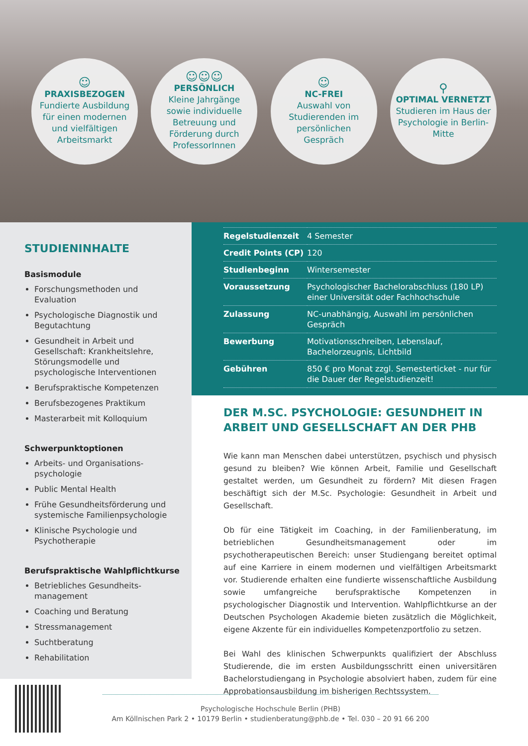☺
PRAXISBEZOGEN
Fundierte Ausbildung für einen modernen und vielfältigen Arbeitsmarkt
☺☺☺
PERSÖNLICH
Kleine Jahrgänge sowie individuelle Betreuung und Förderung durch ProfessorInnen
☺
NC-FREI
Auswahl von Studierenden im persönlichen Gespräch
⚲
OPTIMAL VERNETZT
Studieren im Haus der Psychologie in Berlin-Mitte
STUDIENINHALTE
Basismodule
Forschungsmethoden und Evaluation
Psychologische Diagnostik und Begutachtung
Gesundheit in Arbeit und Gesellschaft: Krankheitslehre, Störungsmodelle und psychologische Interventionen
Berufspraktische Kompetenzen
Berufsbezogenes Praktikum
Masterarbeit mit Kolloquium
Schwerpunktoptionen
Arbeits- und Organisations-psychologie
Public Mental Health
Frühe Gesundheitsförderung und systemische Familienpsychologie
Klinische Psychologie und Psychotherapie
Berufspraktische Wahlpflichtkurse
Betriebliches Gesundheits-management
Coaching und Beratung
Stressmanagement
Suchtberatung
Rehabilitation
| Regelstudienzeit | 4 Semester |
| Credit Points (CP) | 120 |
| Studienbeginn | Wintersemester |
| Voraussetzung | Psychologischer Bachelorabschluss (180 LP) einer Universität oder Fachhochschule |
| Zulassung | NC-unabhängig, Auswahl im persönlichen Gespräch |
| Bewerbung | Motivationsschreiben, Lebenslauf, Bachelorzeugnis, Lichtbild |
| Gebühren | 850 € pro Monat zzgl. Semesterticket - nur für die Dauer der Regelstudienzeit! |
DER M.SC. PSYCHOLOGIE: GESUNDHEIT IN ARBEIT UND GESELLSCHAFT AN DER PHB
Wie kann man Menschen dabei unterstützen, psychisch und physisch gesund zu bleiben? Wie können Arbeit, Familie und Gesellschaft gestaltet werden, um Gesundheit zu fördern? Mit diesen Fragen beschäftigt sich der M.Sc. Psychologie: Gesundheit in Arbeit und Gesellschaft.
Ob für eine Tätigkeit im Coaching, in der Familienberatung, im betrieblichen Gesundheitsmanagement oder im psychotherapeutischen Bereich: unser Studiengang bereitet optimal auf eine Karriere in einem modernen und vielfältigen Arbeitsmarkt vor. Studierende erhalten eine fundierte wissenschaftliche Ausbildung sowie umfangreiche berufspraktische Kompetenzen in psychologischer Diagnostik und Intervention. Wahlpflichtkurse an der Deutschen Psychologen Akademie bieten zusätzlich die Möglichkeit, eigene Akzente für ein individuelles Kompetenzportfolio zu setzen.
Bei Wahl des klinischen Schwerpunkts qualifiziert der Abschluss Studierende, die im ersten Ausbildungsschritt einen universitären Bachelorstudiengang in Psychologie absolviert haben, zudem für eine Approbationsausbildung im bisherigen Rechtssystem.
Psychologische Hochschule Berlin (PHB)
Am Köllnischen Park 2 • 10179 Berlin • studienberatung@phb.de • Tel. 030 – 20 91 66 200